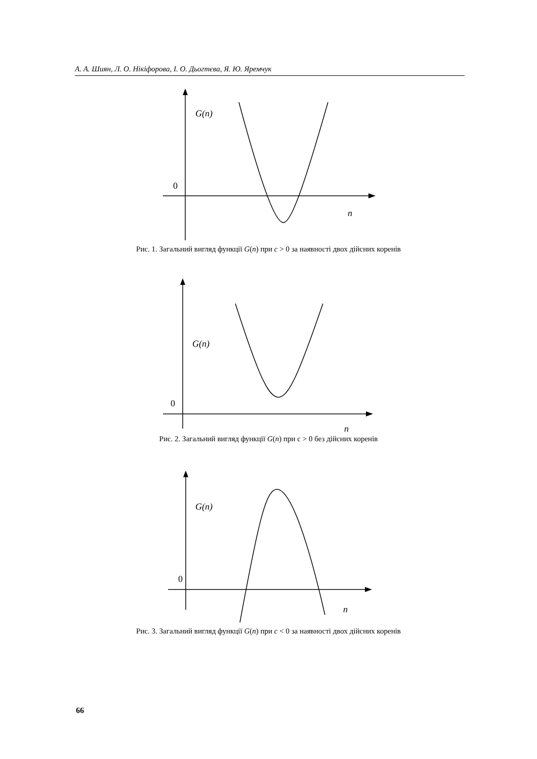А. А. Шиян, Л. О. Нікіфорова, І. О. Дьогтєва, Я. Ю. Яремчук
G(n)
0
n
Рис. 1. Загальний вигляд функції G(n) при c > 0 за наявності двох дійсних коренів
G(n)
0
n
Рис. 2. Загальний вигляд функції G(n) при c > 0 без дійсних коренів
G(n)
0
n
Рис. 3. Загальний вигляд функції G(n) при c < 0 за наявності двох дійсних коренів
66